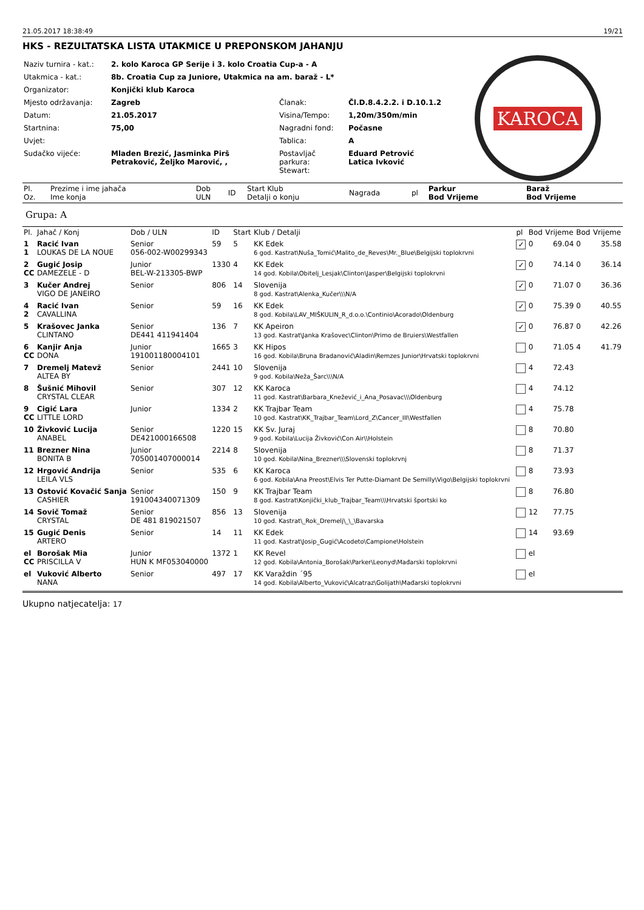21.05.2017 18:38:49 19/21
HKS - REZULTATSKA LISTA UTAKMICE U PREPONSKOM JAHANJU
| Naziv turnira - kat.: | 2. kolo Karoca GP Serije i 3. kolo Croatia Cup-a - A | | |
| Utakmica - kat.: | 8b. Croatia Cup za Juniore, Utakmica na am. baraž - L* | | |
| Organizator: | Konjički klub Karoca | | |
| Mjesto održavanja: | Zagreb | Članak: | Čl.D.8.4.2.2. i D.10.1.2 |
| Datum: | 21.05.2017 | Visina/Tempo: | 1,20m/350m/min |
| Startnina: | 75,00 | Nagradni fond: | Počasne |
| Uvjet: | | Tablica: | A |
| Sudačko vijeće: | Mladen Brezić, Jasminka Pirš Petraković, Željko Marović, , | Postavljač parkura: Stewart: | Eduard Petrović Latica Ivković |
KAROCA
| Pl. Oz. | Prezime i ime jahača Ime konja | Dob ULN | ID | Start Klub Detalji o konju | Nagrada | pl | Parkur Bod Vrijeme | Baraž Bod Vrijeme |
| --- | --- | --- | --- | --- | --- | --- | --- | --- |
Grupa: A
| Pl. | Jahač / Konj | Dob / ULN | ID | Start | Klub / Detalji | pl | Bod | Vrijeme | Bod | Vrijeme |
| --- | --- | --- | --- | --- | --- | --- | --- | --- | --- | --- |
| 1 1 | Racić Ivan LOUKAS DE LA NOUE | Senior 056-002-W00299343 | 59 | 5 | KK Edek 6 god. Kastrat\Nuša_Tomić\Malito_de_Reves\Mr._Blue\Belgijski toplokrvni | ✓ | 0 | 69.04 | 0 | 35.58 |
| 2 CC | Gugić Josip DAMEZELE - D | Junior BEL-W-213305-BWP | 1330 | 4 | KK Edek 14 god. Kobila\Obitelj_Lesjak\Clinton\Jasper\Belgijski toplokrvni | ✓ | 0 | 74.14 | 0 | 36.14 |
| 3 | Kučer Andrej VIGO DE JANEIRO | Senior | 806 | 14 | Slovenija 8 god. Kastrat\Alenka_Kučer\\\N/A | ✓ | 0 | 71.07 | 0 | 36.36 |
| 4 2 | Racić Ivan CAVALLINA | Senior | 59 | 16 | KK Edek 8 god. Kobila\LAV_MIŠKULIN_R_d.o.o.\Continio\Acorado\Oldenburg | ✓ | 0 | 75.39 | 0 | 40.55 |
| 5 | Krašovec Janka CLINTANO | Senior DE441 411941404 | 136 | 7 | KK Apeiron 13 god. Kastrat\Janka Krašovec\Clinton\Primo de Bruiers\Westfallen | ✓ | 0 | 76.87 | 0 | 42.26 |
| 6 CC | Kanjir Anja DONA | Junior 191001180004101 | 1665 | 3 | KK Hipos 16 god. Kobila\Bruna Bradanović\Aladin\Remzes Junior\Hrvatski toplokrvni | | 0 | 71.05 | 4 | 41.79 |
| 7 | Dremelj Matevž ALTEA BY | Senior | 2441 | 10 | Slovenija 9 god. Kobila\Neža_Šarc\\\N/A | | 4 | 72.43 | | |
| 8 | Šušnić Mihovil CRYSTAL CLEAR | Senior | 307 | 12 | KK Karoca 11 god. Kastrat\Barbara_Knežević_i_Ana_Posavac\\\Oldenburg | | 4 | 74.12 | | |
| 9 CC | Cigić Lara LITTLE LORD | Junior | 1334 | 2 | KK Trajbar Team 10 god. Kastrat\KK_Trajbar_Team\Lord_Z\Cancer_III\Westfallen | | 4 | 75.78 | | |
| 10 | Živković Lucija ANABEL | Senior DE421000166508 | 1220 | 15 | KK Sv. Juraj 9 god. Kobila\Lucija Živković\Con Air\\Holstein | | 8 | 70.80 | | |
| 11 | Brezner Nina BONITA B | Junior 705001407000014 | 2214 | 8 | Slovenija 10 god. Kobila\Nina_Brezner\\\Slovenski toplokrvnj | | 8 | 71.37 | | |
| 12 | Hrgović Andrija LEILA VLS | Senior | 535 | 6 | KK Karoca 6 god. Kobila\Ana Preost\Elvis Ter Putte-Diamant De Semilly\Vigo\Belgijski toplokrvni | | 8 | 73.93 | | |
| 13 | Ostović Kovačić Sanja CASHIER | Senior 191004340071309 | 150 | 9 | KK Trajbar Team 8 god. Kastrat\Konjički_klub_Trajbar_Team\\\Hrvatski športski ko | | 8 | 76.80 | | |
| 14 | Sovič Tomaž CRYSTAL | Senior DE 481 819021507 | 856 | 13 | Slovenija 10 god. Kastrat\_Rok_Dremelj\_\_\Bavarska | | 12 | 77.75 | | |
| 15 | Gugić Denis ARTERO | Senior | 14 | 11 | KK Edek 11 god. Kastrat\Josip_Gugić\Acodeto\Campione\Holstein | | 14 | 93.69 | | |
| el CC | Borošak Mia PRISCILLA V | Junior HUN K MF053040000 | 1372 | 1 | KK Revel 12 god. Kobila\Antonia_Borošak\Parker\Leonyd\Mađarski toplokrvni | | el | | | |
| el | Vuković Alberto NANA | Senior | 497 | 17 | KK Varaždin ´95 14 god. Kobila\Alberto_Vuković\Alcatraz\Golijath\Mađarski toplokrvni | | el | | | |
Ukupno natjecatelja: 17